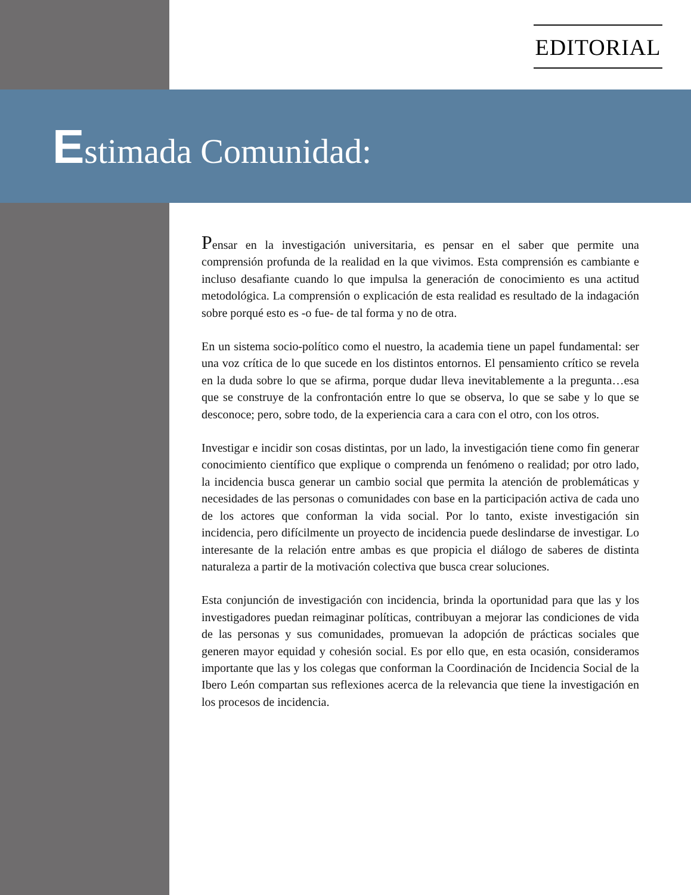EDITORIAL
Estimada Comunidad:
Pensar en la investigación universitaria, es pensar en el saber que permite una comprensión profunda de la realidad en la que vivimos. Esta comprensión es cambiante e incluso desafiante cuando lo que impulsa la generación de conocimiento es una actitud metodológica. La comprensión o explicación de esta realidad es resultado de la indagación sobre porqué esto es -o fue- de tal forma y no de otra.
En un sistema socio-político como el nuestro, la academia tiene un papel fundamental: ser una voz crítica de lo que sucede en los distintos entornos. El pensamiento crítico se revela en la duda sobre lo que se afirma, porque dudar lleva inevitablemente a la pregunta…esa que se construye de la confrontación entre lo que se observa, lo que se sabe y lo que se desconoce; pero, sobre todo, de la experiencia cara a cara con el otro, con los otros.
Investigar e incidir son cosas distintas, por un lado, la investigación tiene como fin generar conocimiento científico que explique o comprenda un fenómeno o realidad; por otro lado, la incidencia busca generar un cambio social que permita la atención de problemáticas y necesidades de las personas o comunidades con base en la participación activa de cada uno de los actores que conforman la vida social. Por lo tanto, existe investigación sin incidencia, pero difícilmente un proyecto de incidencia puede deslindarse de investigar. Lo interesante de la relación entre ambas es que propicia el diálogo de saberes de distinta naturaleza a partir de la motivación colectiva que busca crear soluciones.
Esta conjunción de investigación con incidencia, brinda la oportunidad para que las y los investigadores puedan reimaginar políticas, contribuyan a mejorar las condiciones de vida de las personas y sus comunidades, promuevan la adopción de prácticas sociales que generen mayor equidad y cohesión social. Es por ello que, en esta ocasión, consideramos importante que las y los colegas que conforman la Coordinación de Incidencia Social de la Ibero León compartan sus reflexiones acerca de la relevancia que tiene la investigación en los procesos de incidencia.